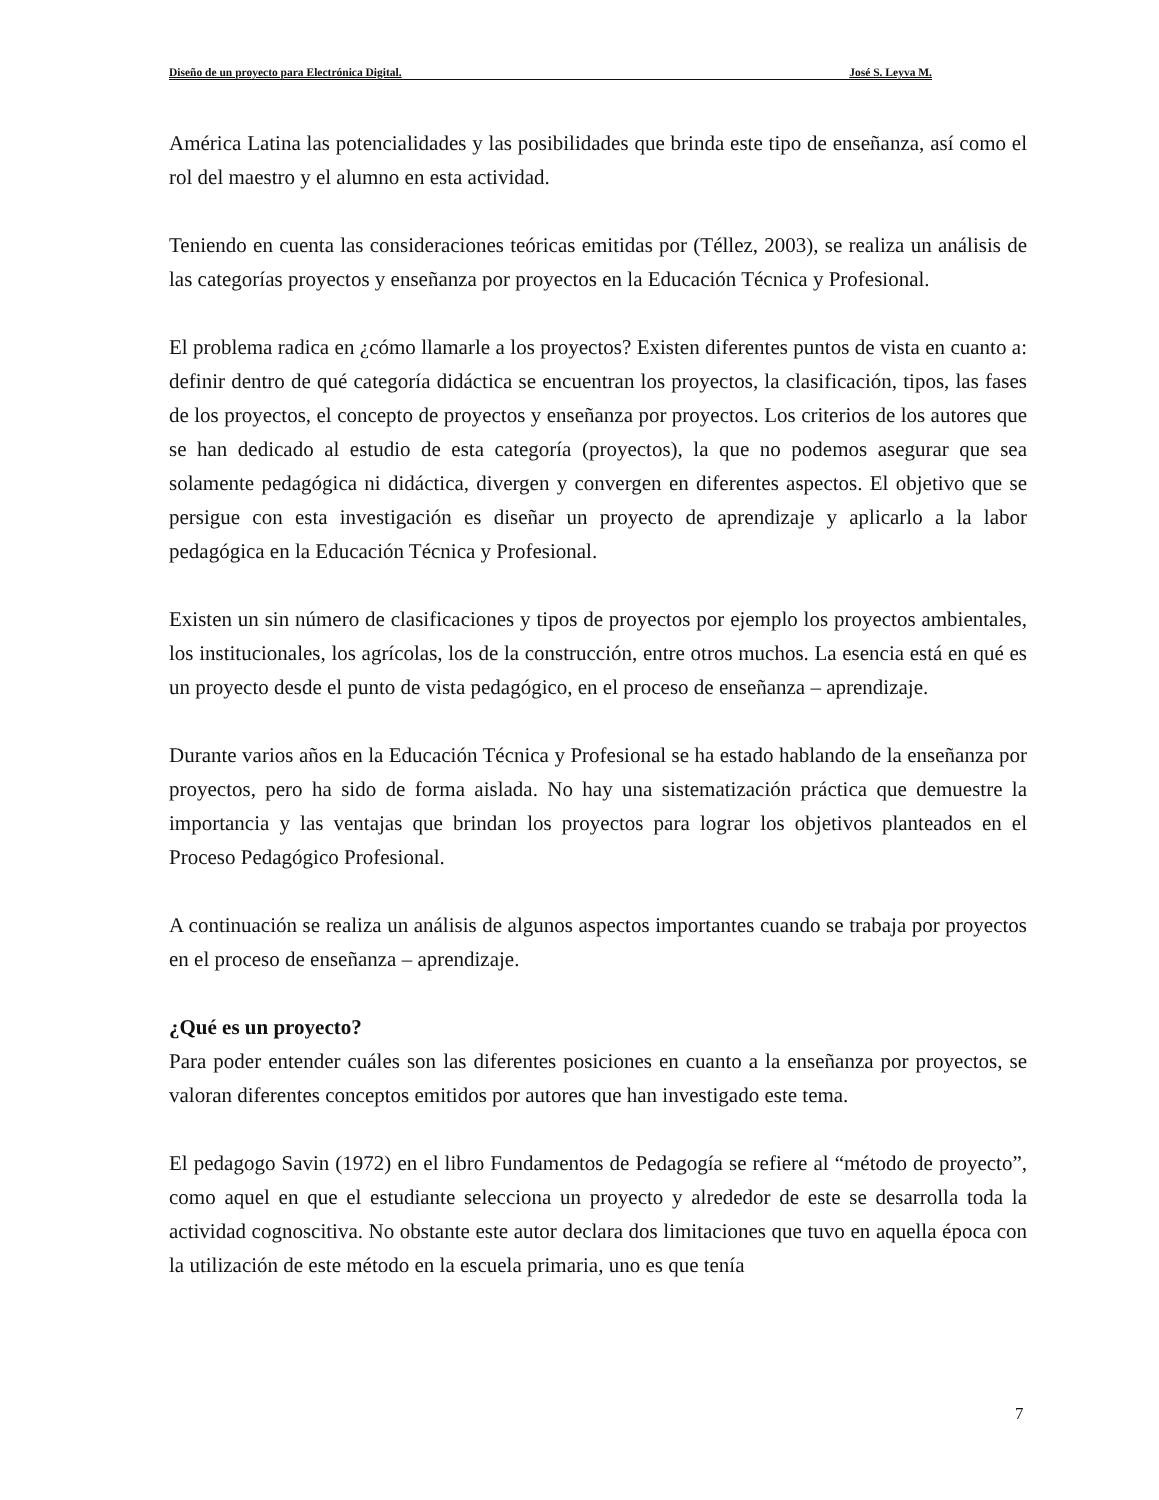Diseño de un proyecto para Electrónica Digital. José S. Leyva M.
América Latina las potencialidades y las posibilidades que brinda este tipo de enseñanza, así como el rol del maestro y el alumno en esta actividad.
Teniendo en cuenta las consideraciones teóricas emitidas por (Téllez, 2003), se realiza un análisis de las categorías proyectos y enseñanza por proyectos en la Educación Técnica y Profesional.
El problema radica en ¿cómo llamarle a los proyectos? Existen diferentes puntos de vista en cuanto a: definir dentro de qué categoría didáctica se encuentran los proyectos, la clasificación, tipos, las fases de los proyectos, el concepto de proyectos y enseñanza por proyectos. Los criterios de los autores que se han dedicado al estudio de esta categoría (proyectos), la que no podemos asegurar que sea solamente pedagógica ni didáctica, divergen y convergen en diferentes aspectos. El objetivo que se persigue con esta investigación es diseñar un proyecto de aprendizaje y aplicarlo a la labor pedagógica en la Educación Técnica y Profesional.
Existen un sin número de clasificaciones y tipos de proyectos por ejemplo los proyectos ambientales, los institucionales, los agrícolas, los de la construcción, entre otros muchos. La esencia está en qué es un proyecto desde el punto de vista pedagógico, en el proceso de enseñanza – aprendizaje.
Durante varios años en la Educación Técnica y Profesional se ha estado hablando de la enseñanza por proyectos, pero ha sido de forma aislada. No hay una sistematización práctica que demuestre la importancia y las ventajas que brindan los proyectos para lograr los objetivos planteados en el Proceso Pedagógico Profesional.
A continuación se realiza un análisis de algunos aspectos importantes cuando se trabaja por proyectos en el proceso de enseñanza – aprendizaje.
¿Qué es un proyecto?
Para poder entender cuáles son las diferentes posiciones en cuanto a la enseñanza por proyectos, se valoran diferentes conceptos emitidos por autores que han investigado este tema.
El pedagogo Savin (1972) en el libro Fundamentos de Pedagogía se refiere al “método de proyecto”, como aquel en que el estudiante selecciona un proyecto y alrededor de este se desarrolla toda la actividad cognoscitiva. No obstante este autor declara dos limitaciones que tuvo en aquella época con la utilización de este método en la escuela primaria, uno es que tenía
7